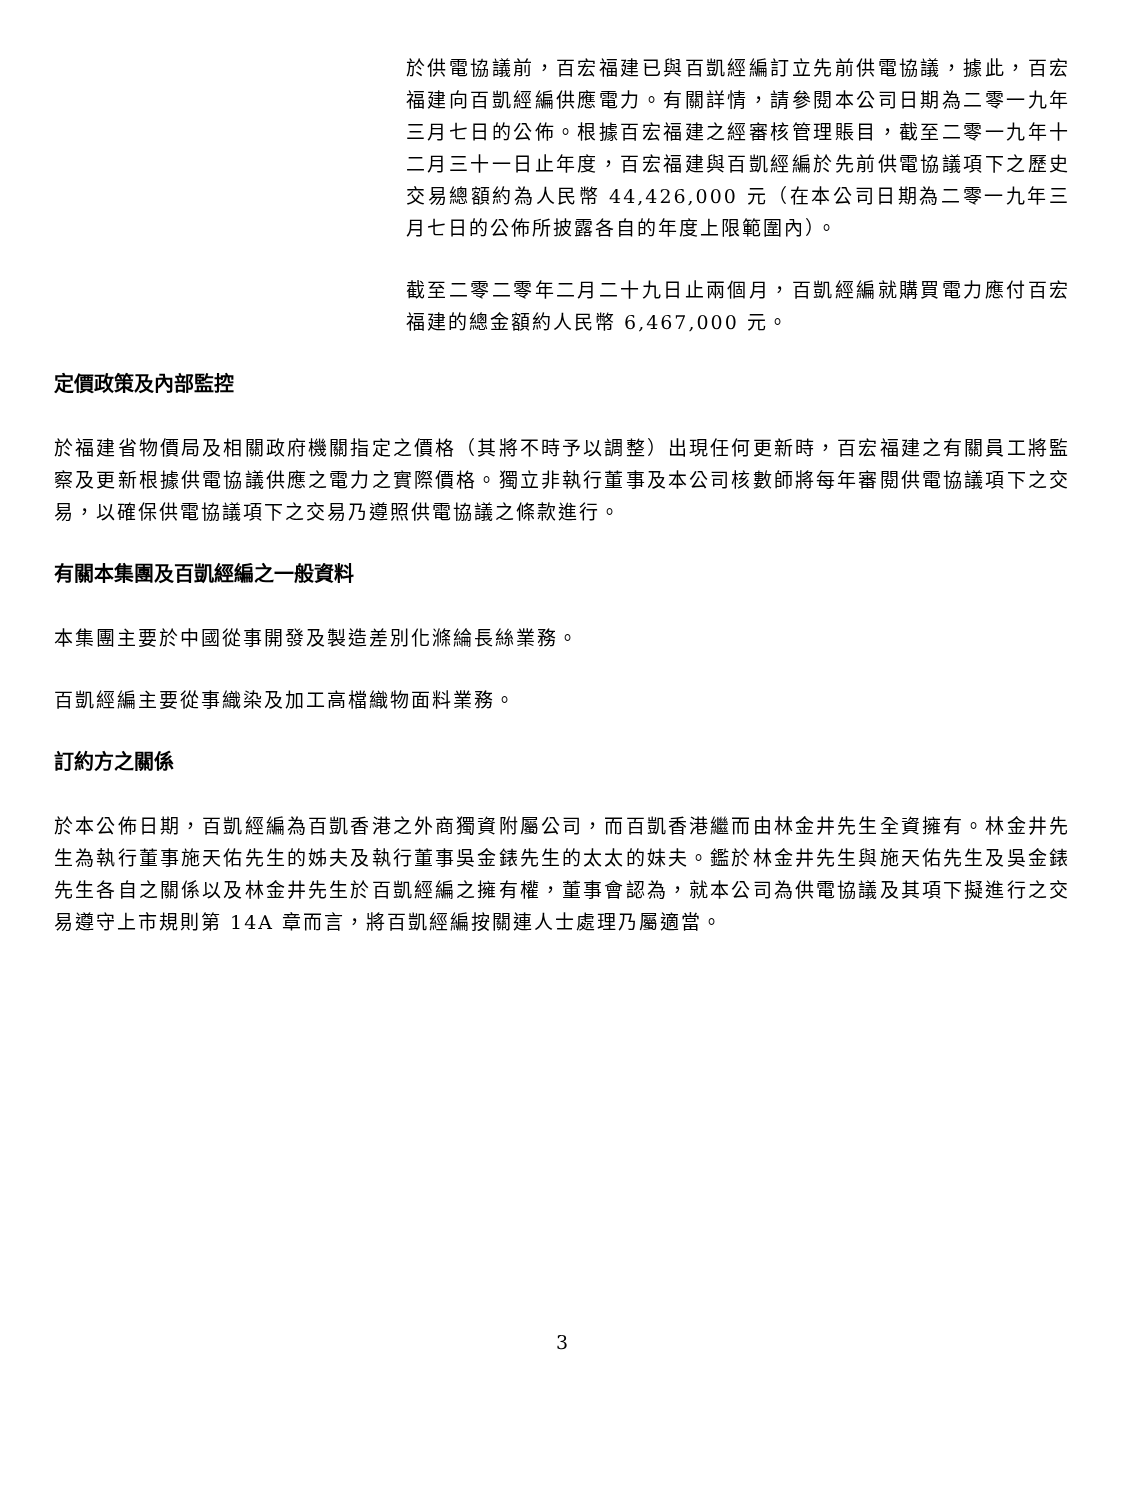於供電協議前，百宏福建已與百凱經編訂立先前供電協議，據此，百宏福建向百凱經編供應電力。有關詳情，請參閱本公司日期為二零一九年三月七日的公佈。根據百宏福建之經審核管理賬目，截至二零一九年十二月三十一日止年度，百宏福建與百凱經編於先前供電協議項下之歷史交易總額約為人民幣 44,426,000 元（在本公司日期為二零一九年三月七日的公佈所披露各自的年度上限範圍內）。
截至二零二零年二月二十九日止兩個月，百凱經編就購買電力應付百宏福建的總金額約人民幣 6,467,000 元。
定價政策及內部監控
於福建省物價局及相關政府機關指定之價格（其將不時予以調整）出現任何更新時，百宏福建之有關員工將監察及更新根據供電協議供應之電力之實際價格。獨立非執行董事及本公司核數師將每年審閱供電協議項下之交易，以確保供電協議項下之交易乃遵照供電協議之條款進行。
有關本集團及百凱經編之一般資料
本集團主要於中國從事開發及製造差別化滌綸長絲業務。
百凱經編主要從事織染及加工高檔織物面料業務。
訂約方之關係
於本公佈日期，百凱經編為百凱香港之外商獨資附屬公司，而百凱香港繼而由林金井先生全資擁有。林金井先生為執行董事施天佑先生的姊夫及執行董事吳金錶先生的太太的妹夫。鑑於林金井先生與施天佑先生及吳金錶先生各自之關係以及林金井先生於百凱經編之擁有權，董事會認為，就本公司為供電協議及其項下擬進行之交易遵守上市規則第 14A 章而言，將百凱經編按關連人士處理乃屬適當。
3